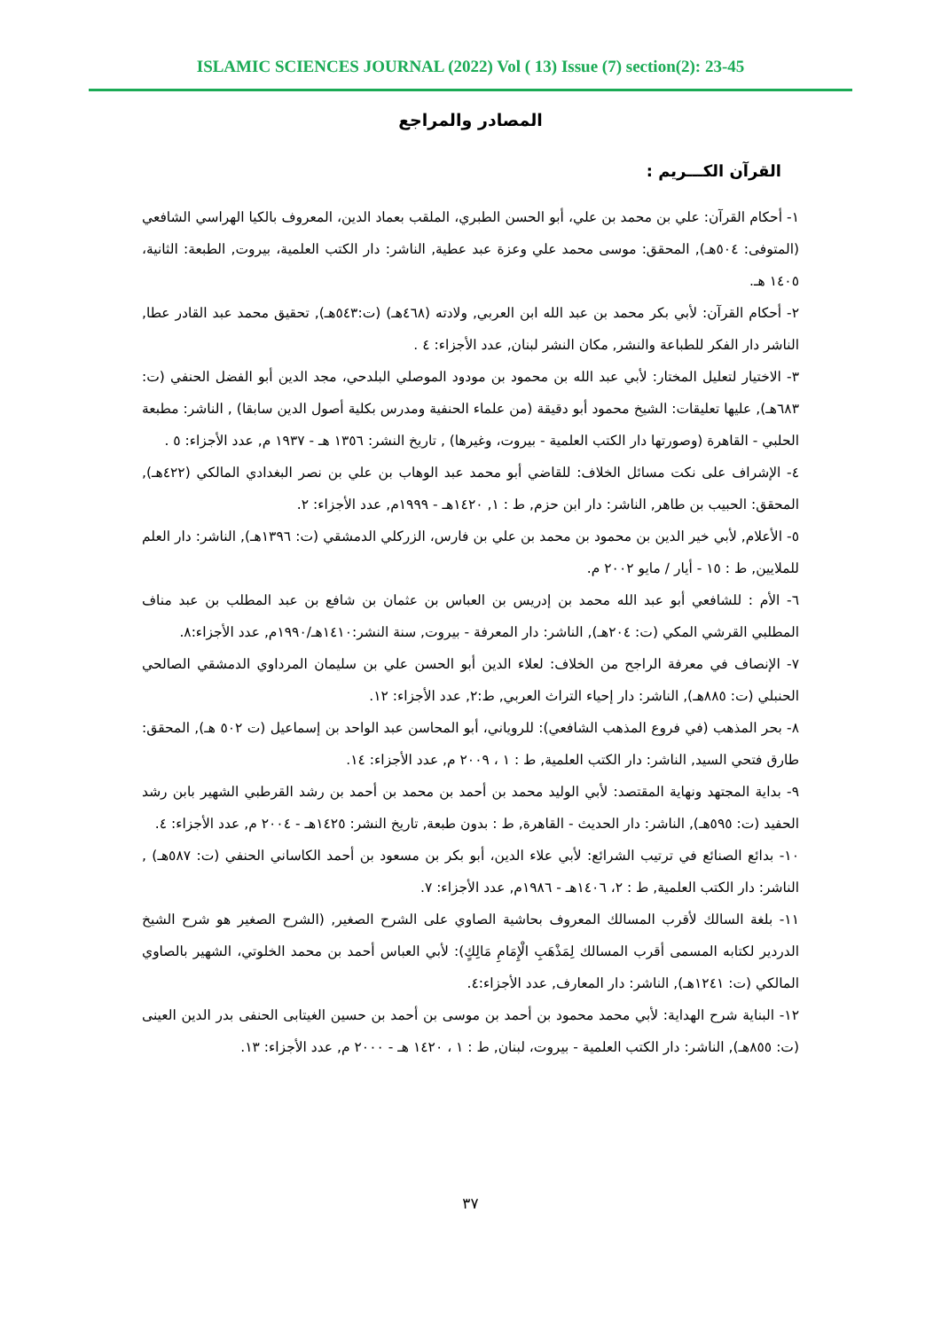ISLAMIC SCIENCES JOURNAL (2022) Vol ( 13) Issue (7) section(2): 23-45
المصادر والمراجع
القرآن الكـــريم :
١- أحكام القرآن: علي بن محمد بن علي، أبو الحسن الطبري، الملقب بعماد الدين، المعروف بالكيا الهراسي الشافعي (المتوفى: ٥٠٤هـ), المحقق: موسى محمد علي وعزة عبد عطية, الناشر: دار الكتب العلمية، بيروت, الطبعة: الثانية، ١٤٠٥ هـ.
٢- أحكام القرآن: لأبي بكر محمد بن عبد الله ابن العربي, ولادته (٤٦٨هـ) (ت:٥٤٣هـ), تحقيق محمد عبد القادر عطا, الناشر دار الفكر للطباعة والنشر, مكان النشر لبنان, عدد الأجزاء: ٤ .
٣- الاختيار لتعليل المختار: لأبي عبد الله بن محمود بن مودود الموصلي البلدحي، مجد الدين أبو الفضل الحنفي (ت: ٦٨٣هـ), عليها تعليقات: الشيخ محمود أبو دقيقة (من علماء الحنفية ومدرس بكلية أصول الدين سابقا) , الناشر: مطبعة الحلبي - القاهرة (وصورتها دار الكتب العلمية - بيروت، وغيرها) , تاريخ النشر: ١٣٥٦ هـ - ١٩٣٧ م, عدد الأجزاء: ٥ .
٤- الإشراف على نكت مسائل الخلاف: للقاضي أبو محمد عبد الوهاب بن علي بن نصر البغدادي المالكي (٤٢٢هـ), المحقق: الحبيب بن طاهر, الناشر: دار ابن حزم, ط : ١, ١٤٢٠هـ - ١٩٩٩م, عدد الأجزاء: ٢.
٥- الأعلام, لأبي خير الدين بن محمود بن محمد بن علي بن فارس، الزركلي الدمشقي (ت: ١٣٩٦هـ), الناشر: دار العلم للملايين, ط : ١٥ - أيار / مايو ٢٠٠٢ م.
٦- الأم : للشافعي أبو عبد الله محمد بن إدريس بن العباس بن عثمان بن شافع بن عبد المطلب بن عبد مناف المطلبي القرشي المكي (ت: ٢٠٤هـ), الناشر: دار المعرفة - بيروت, سنة النشر:١٤١٠هـ/١٩٩٠م, عدد الأجزاء:٨.
٧- الإنصاف في معرفة الراجح من الخلاف: لعلاء الدين أبو الحسن علي بن سليمان المرداوي الدمشقي الصالحي الحنبلي (ت: ٨٨٥هـ), الناشر: دار إحياء التراث العربي, ط:٢, عدد الأجزاء: ١٢.
٨- بحر المذهب (في فروع المذهب الشافعي): للروياني، أبو المحاسن عبد الواحد بن إسماعيل (ت ٥٠٢ هـ), المحقق: طارق فتحي السيد, الناشر: دار الكتب العلمية, ط : ١ ، ٢٠٠٩ م, عدد الأجزاء: ١٤.
٩- بداية المجتهد ونهاية المقتصد: لأبي الوليد محمد بن أحمد بن محمد بن أحمد بن رشد القرطبي الشهير بابن رشد الحفيد (ت: ٥٩٥هـ), الناشر: دار الحديث - القاهرة, ط : بدون طبعة, تاريخ النشر: ١٤٢٥هـ - ٢٠٠٤ م, عدد الأجزاء: ٤.
١٠- بدائع الصنائع في ترتيب الشرائع: لأبي علاء الدين، أبو بكر بن مسعود بن أحمد الكاساني الحنفي (ت: ٥٨٧هـ) , الناشر: دار الكتب العلمية, ط : ٢، ١٤٠٦هـ - ١٩٨٦م, عدد الأجزاء: ٧.
١١- بلغة السالك لأقرب المسالك المعروف بحاشية الصاوي على الشرح الصغير, (الشرح الصغير هو شرح الشيخ الدردير لكتابه المسمى أقرب المسالك لِمَذْهَبِ الْإِمَامِ مَالِكٍ): لأبي العباس أحمد بن محمد الخلوتي، الشهير بالصاوي المالكي (ت: ١٢٤١هـ), الناشر: دار المعارف, عدد الأجزاء:٤.
١٢- البناية شرح الهداية: لأبي محمد محمود بن أحمد بن موسى بن أحمد بن حسين الغيتابى الحنفى بدر الدين العينى (ت: ٨٥٥هـ), الناشر: دار الكتب العلمية - بيروت، لبنان, ط : ١ ، ١٤٢٠ هـ - ٢٠٠٠ م, عدد الأجزاء: ١٣.
٣٧